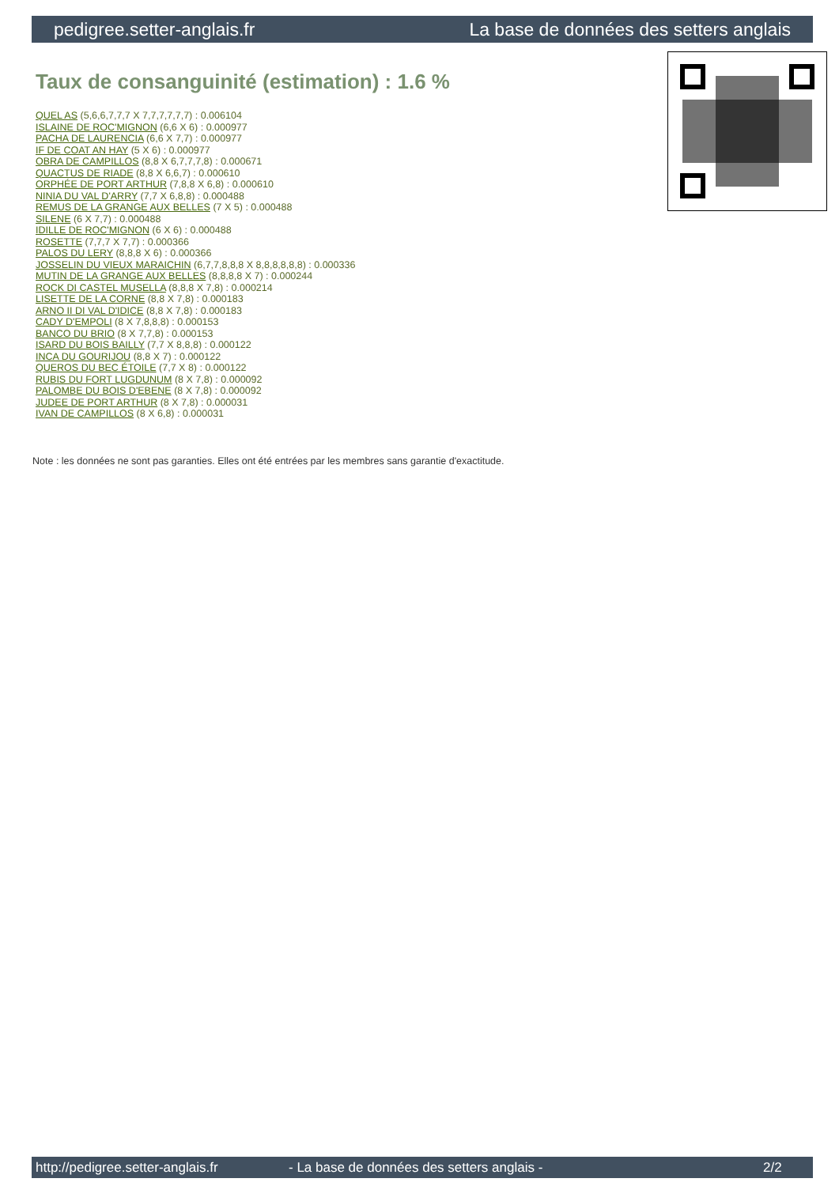pedigree.setter-anglais.fr La base de données des setters anglais
Taux de consanguinité (estimation) : 1.6 %
QUEL AS (5,6,6,7,7,7 X 7,7,7,7,7,7) : 0.006104
ISLAINE DE ROC'MIGNON (6,6 X 6) : 0.000977
PACHA DE LAURENCIA (6,6 X 7,7) : 0.000977
IF DE COAT AN HAY (5 X 6) : 0.000977
OBRA DE CAMPILLOS (8,8 X 6,7,7,7,8) : 0.000671
QUACTUS DE RIADE (8,8 X 6,6,7) : 0.000610
ORPHÉE DE PORT ARTHUR (7,8,8 X 6,8) : 0.000610
NINIA DU VAL D'ARRY (7,7 X 6,8,8) : 0.000488
REMUS DE LA GRANGE AUX BELLES (7 X 5) : 0.000488
SILENE (6 X 7,7) : 0.000488
IDILLE DE ROC'MIGNON (6 X 6) : 0.000488
ROSETTE (7,7,7 X 7,7) : 0.000366
PALOS DU LERY (8,8,8 X 6) : 0.000366
JOSSELIN DU VIEUX MARAICHIN (6,7,7,8,8,8 X 8,8,8,8,8,8) : 0.000336
MUTIN DE LA GRANGE AUX BELLES (8,8,8,8 X 7) : 0.000244
ROCK DI CASTEL MUSELLA (8,8,8 X 7,8) : 0.000214
LISETTE DE LA CORNE (8,8 X 7,8) : 0.000183
ARNO II DI VAL D'IDICE (8,8 X 7,8) : 0.000183
CADY D'EMPOLI (8 X 7,8,8,8) : 0.000153
BANCO DU BRIO (8 X 7,7,8) : 0.000153
ISARD DU BOIS BAILLY (7,7 X 8,8,8) : 0.000122
INCA DU GOURIJOU (8,8 X 7) : 0.000122
QUEROS DU BEC ÉTOILE (7,7 X 8) : 0.000122
RUBIS DU FORT LUGDUNUM (8 X 7,8) : 0.000092
PALOMBE DU BOIS D'EBENE (8 X 7,8) : 0.000092
JUDEE DE PORT ARTHUR (8 X 7,8) : 0.000031
IVAN DE CAMPILLOS (8 X 6,8) : 0.000031
Note : les données ne sont pas garanties. Elles ont été entrées par les membres sans garantie d'exactitude.
http://pedigree.setter-anglais.fr - La base de données des setters anglais - 2/2